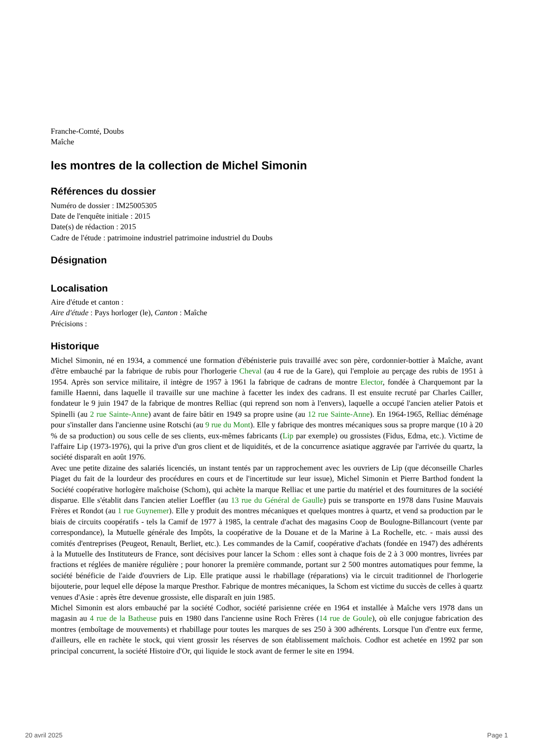Franche-Comté, Doubs
Maîche
les montres de la collection de Michel Simonin
Références du dossier
Numéro de dossier : IM25005305
Date de l'enquête initiale : 2015
Date(s) de rédaction : 2015
Cadre de l'étude : patrimoine industriel patrimoine industriel du Doubs
Désignation
Localisation
Aire d'étude et canton :
Aire d'étude : Pays horloger (le), Canton : Maîche
Précisions :
Historique
Michel Simonin, né en 1934, a commencé une formation d'ébénisterie puis travaillé avec son père, cordonnier-bottier à Maîche, avant d'être embauché par la fabrique de rubis pour l'horlogerie Cheval (au 4 rue de la Gare), qui l'emploie au perçage des rubis de 1951 à 1954. Après son service militaire, il intègre de 1957 à 1961 la fabrique de cadrans de montre Elector, fondée à Charquemont par la famille Haenni, dans laquelle il travaille sur une machine à facetter les index des cadrans. Il est ensuite recruté par Charles Cailler, fondateur le 9 juin 1947 de la fabrique de montres Relliac (qui reprend son nom à l'envers), laquelle a occupé l'ancien atelier Patois et Spinelli (au 2 rue Sainte-Anne) avant de faire bâtir en 1949 sa propre usine (au 12 rue Sainte-Anne). En 1964-1965, Relliac déménage pour s'installer dans l'ancienne usine Rotschi (au 9 rue du Mont). Elle y fabrique des montres mécaniques sous sa propre marque (10 à 20 % de sa production) ou sous celle de ses clients, eux-mêmes fabricants (Lip par exemple) ou grossistes (Fidus, Edma, etc.). Victime de l'affaire Lip (1973-1976), qui la prive d'un gros client et de liquidités, et de la concurrence asiatique aggravée par l'arrivée du quartz, la société disparaît en août 1976.
Avec une petite dizaine des salariés licenciés, un instant tentés par un rapprochement avec les ouvriers de Lip (que déconseille Charles Piaget du fait de la lourdeur des procédures en cours et de l'incertitude sur leur issue), Michel Simonin et Pierre Barthod fondent la Société coopérative horlogère maîchoise (Schom), qui achète la marque Relliac et une partie du matériel et des fournitures de la société disparue. Elle s'établit dans l'ancien atelier Loeffler (au 13 rue du Général de Gaulle) puis se transporte en 1978 dans l'usine Mauvais Frères et Rondot (au 1 rue Guynemer). Elle y produit des montres mécaniques et quelques montres à quartz, et vend sa production par le biais de circuits coopératifs - tels la Camif de 1977 à 1985, la centrale d'achat des magasins Coop de Boulogne-Billancourt (vente par correspondance), la Mutuelle générale des Impôts, la coopérative de la Douane et de la Marine à La Rochelle, etc. - mais aussi des comités d'entreprises (Peugeot, Renault, Berliet, etc.). Les commandes de la Camif, coopérative d'achats (fondée en 1947) des adhérents à la Mutuelle des Instituteurs de France, sont décisives pour lancer la Schom : elles sont à chaque fois de 2 à 3 000 montres, livrées par fractions et réglées de manière régulière ; pour honorer la première commande, portant sur 2 500 montres automatiques pour femme, la société bénéficie de l'aide d'ouvriers de Lip. Elle pratique aussi le rhabillage (réparations) via le circuit traditionnel de l'horlogerie bijouterie, pour lequel elle dépose la marque Presthor. Fabrique de montres mécaniques, la Schom est victime du succès de celles à quartz venues d'Asie : après être devenue grossiste, elle disparaît en juin 1985.
Michel Simonin est alors embauché par la société Codhor, société parisienne créée en 1964 et installée à Maîche vers 1978 dans un magasin au 4 rue de la Batheuse puis en 1980 dans l'ancienne usine Roch Frères (14 rue de Goule), où elle conjugue fabrication des montres (emboîtage de mouvements) et rhabillage pour toutes les marques de ses 250 à 300 adhérents. Lorsque l'un d'entre eux ferme, d'ailleurs, elle en rachète le stock, qui vient grossir les réserves de son établissement maîchois. Codhor est achetée en 1992 par son principal concurrent, la société Histoire d'Or, qui liquide le stock avant de fermer le site en 1994.
20 avril 2025 Page 1